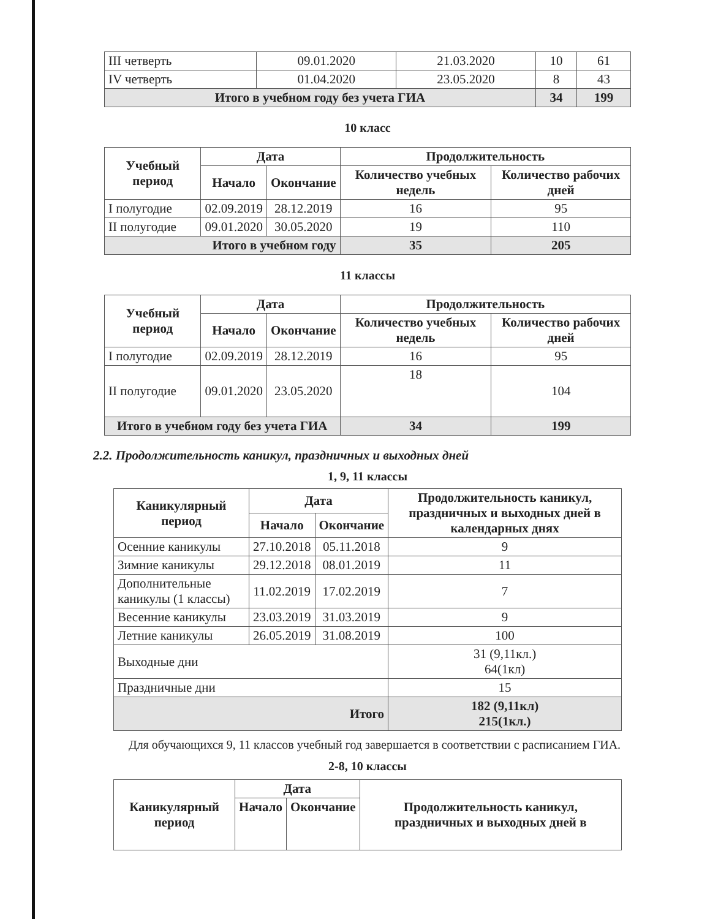| III четверть | 09.01.2020 | 21.03.2020 | 10 | 61 |
| IV четверть | 01.04.2020 | 23.05.2020 | 8 | 43 |
| Итого в учебном году без учета ГИА | | | 34 | 199 |
10 класс
| Учебный период | Дата | | Продолжительность | |
| --- | --- | --- | --- | --- |
| | Начало | Окончание | Количество учебных недель | Количество рабочих дней |
| I полугодие | 02.09.2019 | 28.12.2019 | 16 | 95 |
| II полугодие | 09.01.2020 | 30.05.2020 | 19 | 110 |
| Итого в учебном году | | | 35 | 205 |
11 классы
| Учебный период | Дата | | Продолжительность | |
| --- | --- | --- | --- | --- |
| | Начало | Окончание | Количество учебных недель | Количество рабочих дней |
| I полугодие | 02.09.2019 | 28.12.2019 | 16 | 95 |
| II полугодие | 09.01.2020 | 23.05.2020 | 18 | 104 |
| Итого в учебном году без учета ГИА | | | 34 | 199 |
2.2. Продолжительность каникул, праздничных и выходных дней
1, 9, 11 классы
| Каникулярный период | Дата | | Продолжительность каникул, праздничных и выходных дней в календарных днях |
| --- | --- | --- | --- |
| | Начало | Окончание | |
| Осенние каникулы | 27.10.2018 | 05.11.2018 | 9 |
| Зимние каникулы | 29.12.2018 | 08.01.2019 | 11 |
| Дополнительные каникулы (1 классы) | 11.02.2019 | 17.02.2019 | 7 |
| Весенние каникулы | 23.03.2019 | 31.03.2019 | 9 |
| Летние каникулы | 26.05.2019 | 31.08.2019 | 100 |
| Выходные дни | | | 31 (9,11кл.) 64(1кл) |
| Праздничные дни | | | 15 |
| Итого | | | 182 (9,11кл) 215(1кл.) |
Для обучающихся 9, 11 классов учебный год завершается в соответствии с расписанием ГИА.
2-8, 10 классы
| Каникулярный период | Дата | | Продолжительность каникул, праздничных и выходных дней в |
| --- | --- | --- | --- |
| | Начало | Окончание | |